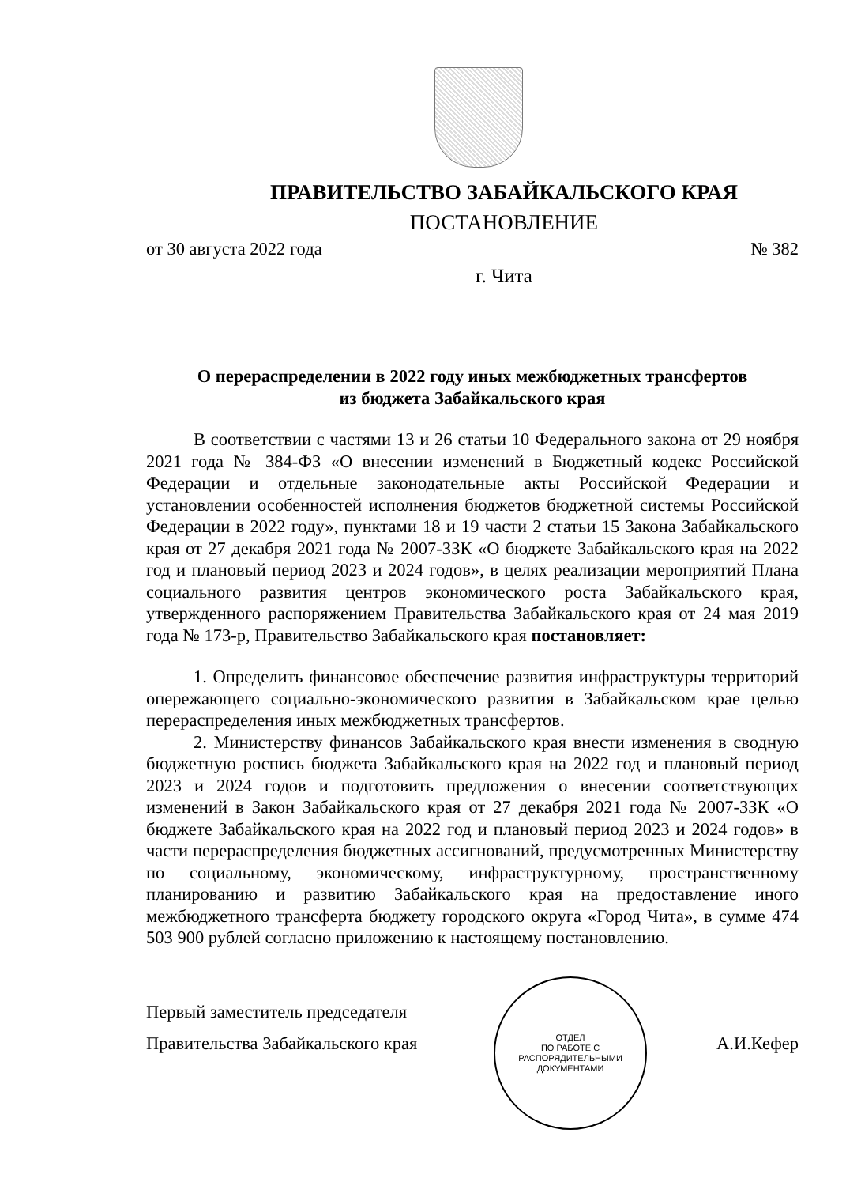ПРАВИТЕЛЬСТВО ЗАБАЙКАЛЬСКОГО КРАЯ
ПОСТАНОВЛЕНИЕ
от 30 августа 2022 года № 382
г. Чита
О перераспределении в 2022 году иных межбюджетных трансфертов
из бюджета Забайкальского края
В соответствии с частями 13 и 26 статьи 10 Федерального закона от 29 ноября 2021 года № 384-ФЗ «О внесении изменений в Бюджетный кодекс Российской Федерации и отдельные законодательные акты Российской Федерации и установлении особенностей исполнения бюджетов бюджетной системы Российской Федерации в 2022 году», пунктами 18 и 19 части 2 статьи 15 Закона Забайкальского края от 27 декабря 2021 года № 2007-ЗЗК «О бюджете Забайкальского края на 2022 год и плановый период 2023 и 2024 годов», в целях реализации мероприятий Плана социального развития центров экономического роста Забайкальского края, утвержденного распоряжением Правительства Забайкальского края от 24 мая 2019 года № 173-р, Правительство Забайкальского края постановляет:
1. Определить финансовое обеспечение развития инфраструктуры территорий опережающего социально-экономического развития в Забайкальском крае целью перераспределения иных межбюджетных трансфертов.
2. Министерству финансов Забайкальского края внести изменения в сводную бюджетную роспись бюджета Забайкальского края на 2022 год и плановый период 2023 и 2024 годов и подготовить предложения о внесении соответствующих изменений в Закон Забайкальского края от 27 декабря 2021 года № 2007-ЗЗК «О бюджете Забайкальского края на 2022 год и плановый период 2023 и 2024 годов» в части перераспределения бюджетных ассигнований, предусмотренных Министерству по социальному, экономическому, инфраструктурному, пространственному планированию и развитию Забайкальского края на предоставление иного межбюджетного трансферта бюджету городского округа «Город Чита», в сумме 474 503 900 рублей согласно приложению к настоящему постановлению.
Первый заместитель председателя
Правительства Забайкальского края А.И.Кефер
ОТДЕЛ
ПО РАБОТЕ С
РАСПОРЯДИТЕЛЬНЫМИ
ДОКУМЕНТАМИ